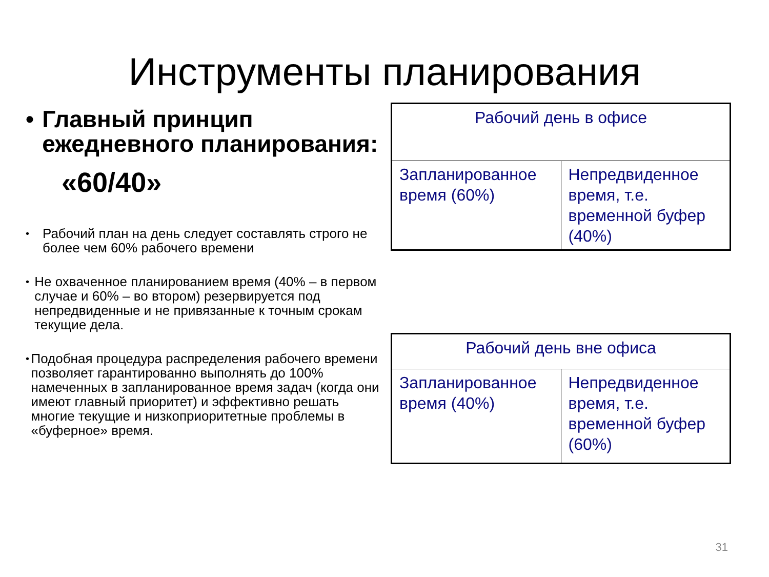Инструменты планирования
• Главный принцип ежедневного планирования:
«60/40»
•
Рабочий план на день следует составлять строго не более чем 60% рабочего времени
•
Не охваченное планированием время (40% – в первом случае и 60% – во втором) резервируется под непредвиденные и не привязанные к точным срокам текущие дела.
•
Подобная процедура распределения рабочего времени позволяет гарантированно выполнять до 100% намеченных в запланированное время задач (когда они имеют главный приоритет) и эффективно решать многие текущие и низкоприоритетные проблемы в «буферное» время.
| Рабочий день в офисе | |
| Запланированное время (60%) | Непредвиденное время, т.е. временной буфер (40%) |
| Рабочий день вне офиса | |
| Запланированное время (40%) | Непредвиденное время, т.е. временной буфер (60%) |
31